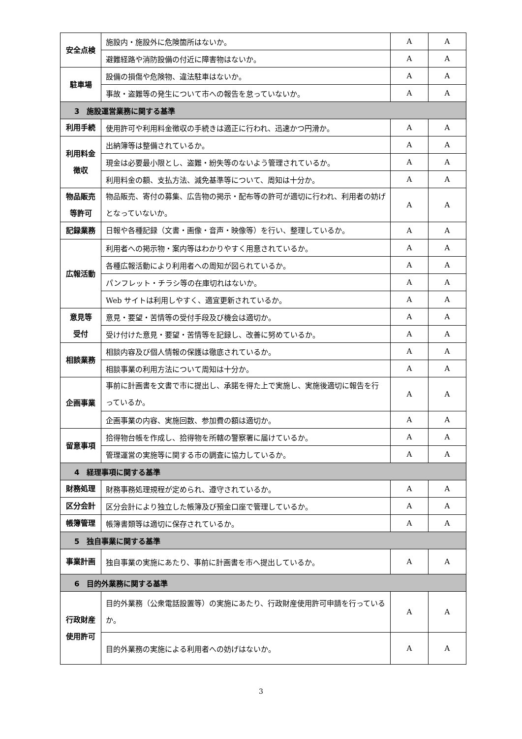| 安全点検 | 施設内・施設外に危険箇所はないか。 | A | A |
| | 避難経路や消防設備の付近に障害物はないか。 | A | A |
| 駐車場 | 設備の損傷や危険物、違法駐車はないか。 | A | A |
| | 事故・盗難等の発生について市への報告を怠っていないか。 | A | A |
| 3 施設運営業務に関する基準 | | | |
| 利用手続 | 使用許可や利用料金徴収の手続きは適正に行われ、迅速かつ円滑か。 | A | A |
| 利用料金 徴収 | 出納簿等は整備されているか。 | A | A |
| | 現金は必要最小限とし、盗難・紛失等のないよう管理されているか。 | A | A |
| | 利用料金の額、支払方法、減免基準等について、周知は十分か。 | A | A |
| 物品販売 等許可 | 物品販売、寄付の募集、広告物の掲示・配布等の許可が適切に行われ、利用者の妨げとなっていないか。 | A | A |
| 記録業務 | 日報や各種記録（文書・画像・音声・映像等）を行い、整理しているか。 | A | A |
| 広報活動 | 利用者への掲示物・案内等はわかりやすく用意されているか。 | A | A |
| | 各種広報活動により利用者への周知が図られているか。 | A | A |
| | パンフレット・チラシ等の在庫切れはないか。 | A | A |
| | Web サイトは利用しやすく、適宜更新されているか。 | A | A |
| 意見等 受付 | 意見・要望・苦情等の受付手段及び機会は適切か。 | A | A |
| | 受け付けた意見・要望・苦情等を記録し、改善に努めているか。 | A | A |
| 相談業務 | 相談内容及び個人情報の保護は徹底されているか。 | A | A |
| | 相談事業の利用方法について周知は十分か。 | A | A |
| 企画事業 | 事前に計画書を文書で市に提出し、承諾を得た上で実施し、実施後適切に報告を行っているか。 | A | A |
| | 企画事業の内容、実施回数、参加費の額は適切か。 | A | A |
| 留意事項 | 拾得物台帳を作成し、拾得物を所轄の警察署に届けているか。 | A | A |
| | 管理運営の実施等に関する市の調査に協力しているか。 | A | A |
| 4 経理事項に関する基準 | | | |
| 財務処理 | 財務事務処理規程が定められ、遵守されているか。 | A | A |
| 区分会計 | 区分会計により独立した帳簿及び預金口座で管理しているか。 | A | A |
| 帳簿管理 | 帳簿書類等は適切に保存されているか。 | A | A |
| 5 独自事業に関する基準 | | | |
| 事業計画 | 独自事業の実施にあたり、事前に計画書を市へ提出しているか。 | A | A |
| 6 目的外業務に関する基準 | | | |
| 行政財産 使用許可 | 目的外業務（公衆電話設置等）の実施にあたり、行政財産使用許可申請を行っているか。 | A | A |
| | 目的外業務の実施による利用者への妨げはないか。 | A | A |
3